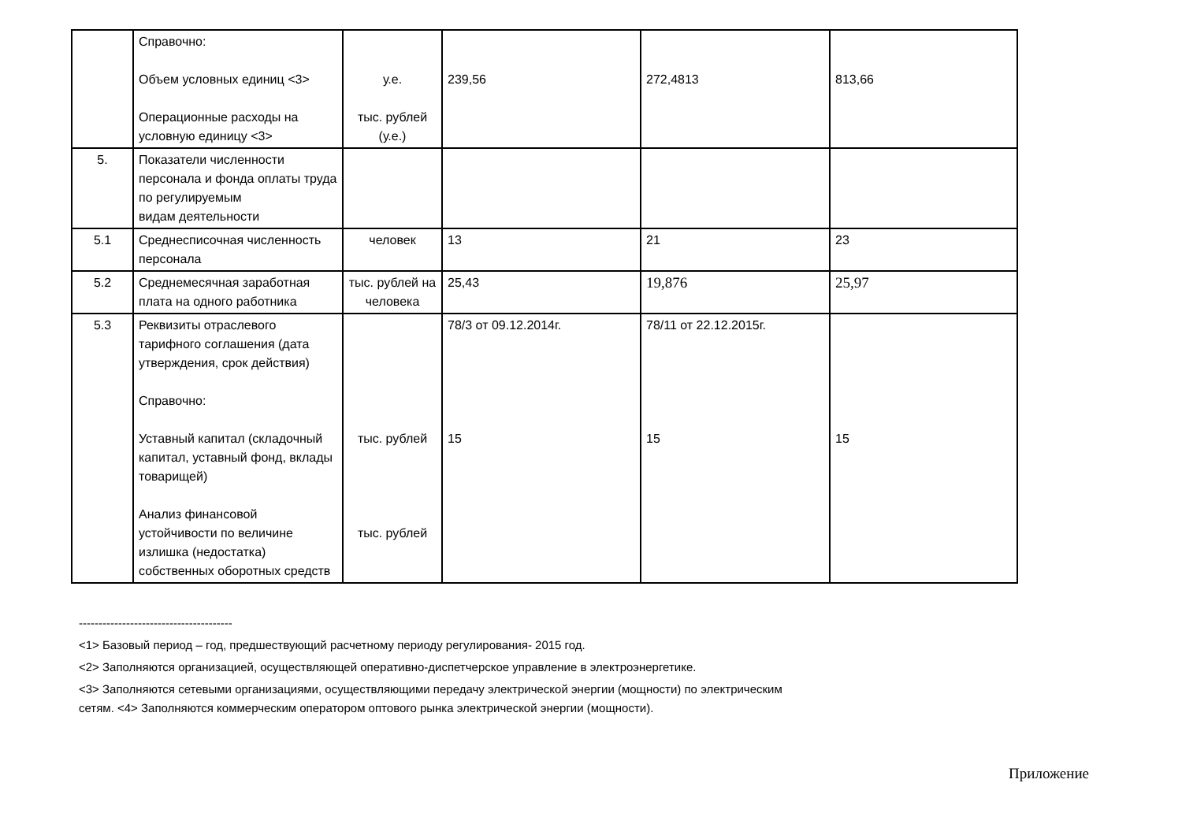| | Справочно: Объем условных единиц <3> Операционные расходы на условную единицу <3> | у.е. тыс. рублей (у.е.) | 239,56 | 272,4813 | 813,66 |
| 5. | Показатели численности персонала и фонда оплаты труда по регулируемым видам деятельности | | | | |
| 5.1 | Среднесписочная численность персонала | человек | 13 | 21 | 23 |
| 5.2 | Среднемесячная заработная плата на одного работника | тыс. рублей на человека | 25,43 | 19,876 | 25,97 |
| 5.3 | Реквизиты отраслевого тарифного соглашения (дата утверждения, срок действия) Справочно: Уставный капитал (складочный капитал, уставный фонд, вклады товарищей) Анализ финансовой устойчивости по величине излишка (недостатка) собственных оборотных средств | тыс. рублей тыс. рублей | 78/3 от 09.12.2014г. 15 | 78/11 от 22.12.2015г. 15 | 15 |
---------------------------------------
<1> Базовый период – год, предшествующий расчетному периоду регулирования- 2015 год.
<2> Заполняются организацией, осуществляющей оперативно-диспетчерское управление в электроэнергетике.
<3> Заполняются сетевыми организациями, осуществляющими передачу электрической энергии (мощности) по электрическим
сетям. <4> Заполняются коммерческим оператором оптового рынка электрической энергии (мощности).
Приложение